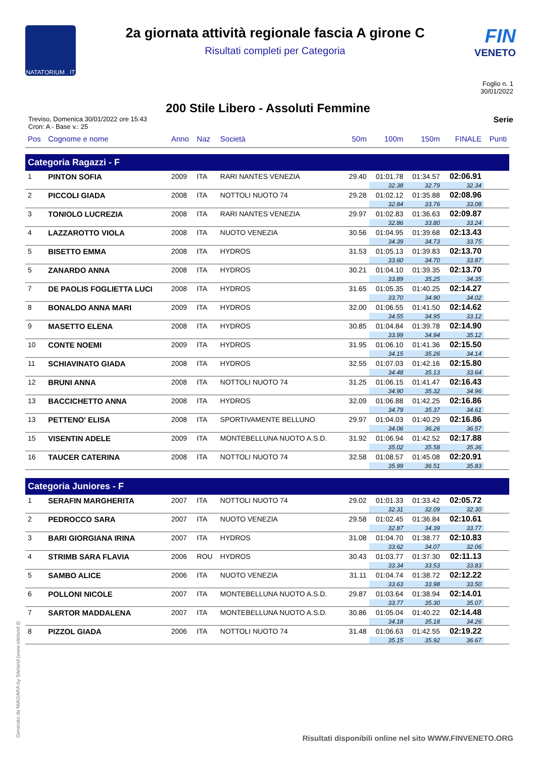NATATORIUM . IT
2a giornata attività regionale fascia A girone C
Risultati completi per Categoria
FIN
VENETO
Foglio n. 1
30/01/2022
200 Stile Libero - Assoluti Femmine
Treviso, Domenica 30/01/2022 ore 15:43
Cron: A - Base v.: 25
Serie
| Pos | Cognome e nome | Anno | Naz | Società | 50m | 100m | 150m | FINALE | Punti |
| --- | --- | --- | --- | --- | --- | --- | --- | --- | --- |
| Categoria Ragazzi - F | | | | | | | | | |
| 1 | PINTON SOFIA | 2009 | ITA | RARI NANTES VENEZIA | 29.40 | 01:01.78 | 01:34.57 | 02:06.91 | |
| | | | | | | 32.38 | 32.79 | 32.34 | |
| 2 | PICCOLI GIADA | 2008 | ITA | NOTTOLI NUOTO 74 | 29.28 | 01:02.12 | 01:35.88 | 02:08.96 | |
| | | | | | | 32.84 | 33.76 | 33.08 | |
| 3 | TONIOLO LUCREZIA | 2008 | ITA | RARI NANTES VENEZIA | 29.97 | 01:02.83 | 01:36.63 | 02:09.87 | |
| | | | | | | 32.86 | 33.80 | 33.24 | |
| 4 | LAZZAROTTO VIOLA | 2008 | ITA | NUOTO VENEZIA | 30.56 | 01:04.95 | 01:39.68 | 02:13.43 | |
| | | | | | | 34.39 | 34.73 | 33.75 | |
| 5 | BISETTO EMMA | 2008 | ITA | HYDROS | 31.53 | 01:05.13 | 01:39.83 | 02:13.70 | |
| | | | | | | 33.60 | 34.70 | 33.87 | |
| 5 | ZANARDO ANNA | 2008 | ITA | HYDROS | 30.21 | 01:04.10 | 01:39.35 | 02:13.70 | |
| | | | | | | 33.89 | 35.25 | 34.35 | |
| 7 | DE PAOLIS FOGLIETTA LUCI | 2008 | ITA | HYDROS | 31.65 | 01:05.35 | 01:40.25 | 02:14.27 | |
| | | | | | | 33.70 | 34.90 | 34.02 | |
| 8 | BONALDO ANNA MARI | 2009 | ITA | HYDROS | 32.00 | 01:06.55 | 01:41.50 | 02:14.62 | |
| | | | | | | 34.55 | 34.95 | 33.12 | |
| 9 | MASETTO ELENA | 2008 | ITA | HYDROS | 30.85 | 01:04.84 | 01:39.78 | 02:14.90 | |
| | | | | | | 33.99 | 34.94 | 35.12 | |
| 10 | CONTE NOEMI | 2009 | ITA | HYDROS | 31.95 | 01:06.10 | 01:41.36 | 02:15.50 | |
| | | | | | | 34.15 | 35.26 | 34.14 | |
| 11 | SCHIAVINATO GIADA | 2008 | ITA | HYDROS | 32.55 | 01:07.03 | 01:42.16 | 02:15.80 | |
| | | | | | | 34.48 | 35.13 | 33.64 | |
| 12 | BRUNI ANNA | 2008 | ITA | NOTTOLI NUOTO 74 | 31.25 | 01:06.15 | 01:41.47 | 02:16.43 | |
| | | | | | | 34.90 | 35.32 | 34.96 | |
| 13 | BACCICHETTO ANNA | 2008 | ITA | HYDROS | 32.09 | 01:06.88 | 01:42.25 | 02:16.86 | |
| | | | | | | 34.79 | 35.37 | 34.61 | |
| 13 | PETTENO' ELISA | 2008 | ITA | SPORTIVAMENTE BELLUNO | 29.97 | 01:04.03 | 01:40.29 | 02:16.86 | |
| | | | | | | 34.06 | 36.26 | 36.57 | |
| 15 | VISENTIN ADELE | 2009 | ITA | MONTEBELLUNA NUOTO A.S.D. | 31.92 | 01:06.94 | 01:42.52 | 02:17.88 | |
| | | | | | | 35.02 | 35.58 | 35.36 | |
| 16 | TAUCER CATERINA | 2008 | ITA | NOTTOLI NUOTO 74 | 32.58 | 01:08.57 | 01:45.08 | 02:20.91 | |
| | | | | | | 35.99 | 36.51 | 35.83 | |
| Categoria Juniores - F | | | | | | | | | |
| 1 | SERAFIN MARGHERITA | 2007 | ITA | NOTTOLI NUOTO 74 | 29.02 | 01:01.33 | 01:33.42 | 02:05.72 | |
| | | | | | | 32.31 | 32.09 | 32.30 | |
| 2 | PEDROCCO SARA | 2007 | ITA | NUOTO VENEZIA | 29.58 | 01:02.45 | 01:36.84 | 02:10.61 | |
| | | | | | | 32.87 | 34.39 | 33.77 | |
| 3 | BARI GIORGIANA IRINA | 2007 | ITA | HYDROS | 31.08 | 01:04.70 | 01:38.77 | 02:10.83 | |
| | | | | | | 33.62 | 34.07 | 32.06 | |
| 4 | STRIMB SARA FLAVIA | 2006 | ROU | HYDROS | 30.43 | 01:03.77 | 01:37.30 | 02:11.13 | |
| | | | | | | 33.34 | 33.53 | 33.83 | |
| 5 | SAMBO ALICE | 2006 | ITA | NUOTO VENEZIA | 31.11 | 01:04.74 | 01:38.72 | 02:12.22 | |
| | | | | | | 33.63 | 33.98 | 33.50 | |
| 6 | POLLONI NICOLE | 2007 | ITA | MONTEBELLUNA NUOTO A.S.D. | 29.87 | 01:03.64 | 01:38.94 | 02:14.01 | |
| | | | | | | 33.77 | 35.30 | 35.07 | |
| 7 | SARTOR MADDALENA | 2007 | ITA | MONTEBELLUNA NUOTO A.S.D. | 30.86 | 01:05.04 | 01:40.22 | 02:14.48 | |
| | | | | | | 34.18 | 35.18 | 34.26 | |
| 8 | PIZZOL GIADA | 2006 | ITA | NOTTOLI NUOTO 74 | 31.48 | 01:06.63 | 01:42.55 | 02:19.22 | |
| | | | | | | 35.15 | 35.92 | 36.67 | |
Generato da NIAGARA by Siteland (www.siteland.it)
Risultati disponibili online nel sito WWW.FINVENETO.ORG